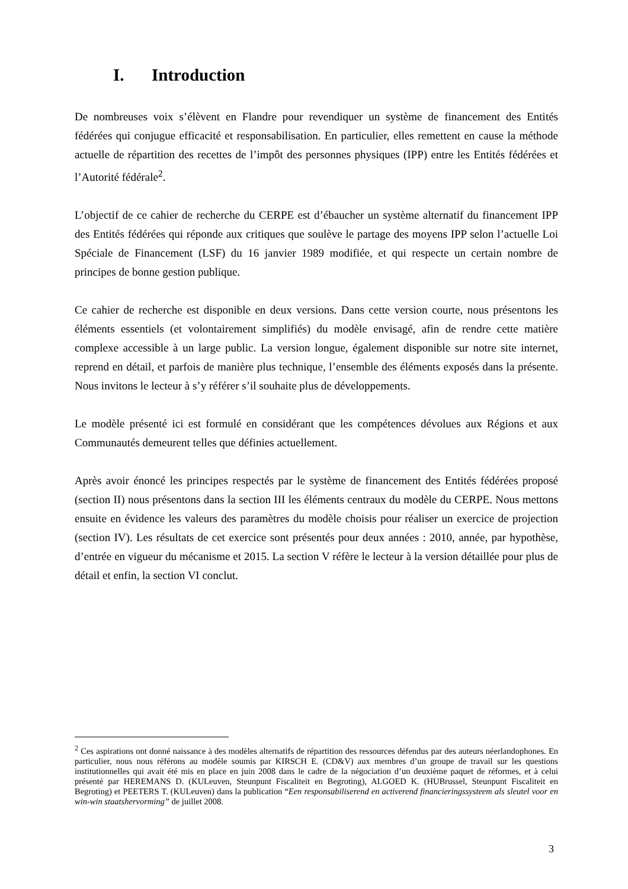I. Introduction
De nombreuses voix s’élèvent en Flandre pour revendiquer un système de financement des Entités fédérées qui conjugue efficacité et responsabilisation. En particulier, elles remettent en cause la méthode actuelle de répartition des recettes de l’impôt des personnes physiques (IPP) entre les Entités fédérées et l’Autorité fédérale<sup>2</sup>.
L’objectif de ce cahier de recherche du CERPE est d’ébaucher un système alternatif du financement IPP des Entités fédérées qui réponde aux critiques que soulève le partage des moyens IPP selon l’actuelle Loi Spéciale de Financement (LSF) du 16 janvier 1989 modifiée, et qui respecte un certain nombre de principes de bonne gestion publique.
Ce cahier de recherche est disponible en deux versions. Dans cette version courte, nous présentons les éléments essentiels (et volontairement simplifiés) du modèle envisagé, afin de rendre cette matière complexe accessible à un large public. La version longue, également disponible sur notre site internet, reprend en détail, et parfois de manière plus technique, l’ensemble des éléments exposés dans la présente. Nous invitons le lecteur à s’y référer s’il souhaite plus de développements.
Le modèle présenté ici est formulé en considérant que les compétences dévolues aux Régions et aux Communautés demeurent telles que définies actuellement.
Après avoir énoncé les principes respectés par le système de financement des Entités fédérées proposé (section II) nous présentons dans la section III les éléments centraux du modèle du CERPE. Nous mettons ensuite en évidence les valeurs des paramètres du modèle choisis pour réaliser un exercice de projection (section IV). Les résultats de cet exercice sont présentés pour deux années : 2010, année, par hypothèse, d’entrée en vigueur du mécanisme et 2015. La section V réfère le lecteur à la version détaillée pour plus de détail et enfin, la section VI conclut.
<sup>2</sup> Ces aspirations ont donné naissance à des modèles alternatifs de répartition des ressources défendus par des auteurs néerlandophones. En particulier, nous nous référons au modèle soumis par KIRSCH E. (CD&V) aux membres d’un groupe de travail sur les questions institutionnelles qui avait été mis en place en juin 2008 dans le cadre de la négociation d’un deuxième paquet de réformes, et à celui présenté par HEREMANS D. (KULeuven, Steunpunt Fiscaliteit en Begroting), ALGOED K. (HUBrussel, Steunpunt Fiscaliteit en Begroting) et PEETERS T. (KULeuven) dans la publication “Een responsabiliserend en activerend financieringssysteem als sleutel voor en win-win staatshervorming” de juillet 2008.
3